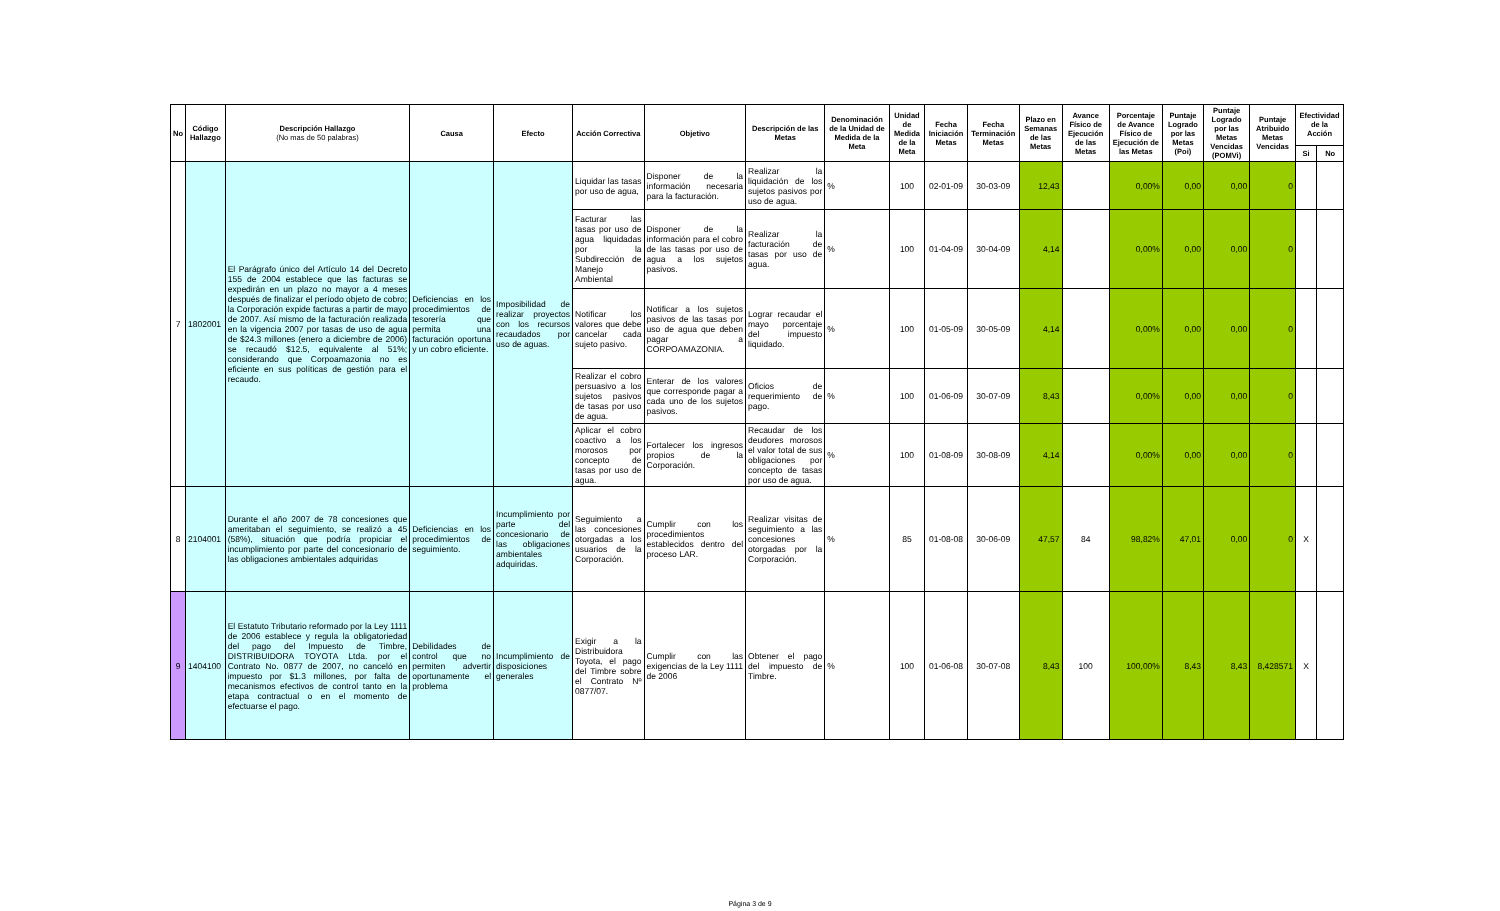| No | Código Hallazgo | Descripción Hallazgo (No mas de 50 palabras) | Causa | Efecto | Acción Correctiva | Objetivo | Descripción de las Metas | Denominación de la Unidad de Medida de la Meta | Unidad de Medida de la Meta | Fecha Iniciación Metas | Fecha Terminación Metas | Plazo en Semanas de las Metas | Avance Físico de Ejecución de las Metas | Porcentaje de Avance Físico de Ejecución de las Metas | Puntaje Logrado por las Metas (Poi) | Puntaje Logrado por las Metas Vencidas (POMVi) | Puntaje Atribuido Metas Vencidas | Efectividad de la Acción | |
| --- | --- | --- | --- | --- | --- | --- | --- | --- | --- | --- | --- | --- | --- | --- | --- | --- | --- | --- | --- |
| | | | | | | | | | | | | | | | | | | Si | No |
| 7 | 1802001 | El Parágrafo único del Artículo 14 del Decreto 155 de 2004 establece que las facturas se expedirán en un plazo no mayor a 4 meses después de finalizar el período objeto de cobro; la Corporación expide facturas a partir de mayo de 2007. Así mismo de la facturación realizada en la vigencia 2007 por tasas de uso de agua de $24.3 millones (enero a diciembre de 2006) se recaudó $12.5, equivalente al 51%; considerando que Corpoamazonia no es eficiente en sus políticas de gestión para el recaudo. | Deficiencias en los procedimientos de tesorería que permita una facturación oportuna y un cobro eficiente. | Imposibilidad de realizar proyectos con los recursos recaudados por uso de aguas. | Liquidar las tasas por uso de agua, | Disponer de la información necesaria para la facturación. | Realizar la liquidación de los sujetos pasivos por uso de agua. | % | 100 | 02-01-09 | 30-03-09 | 12,43 | | 0,00% | 0,00 | 0,00 | 0 | | |
| | | | | | Facturar las tasas por uso de agua liquidadas por la Subdirección de Manejo Ambiental | Disponer de la información para el cobro de las tasas por uso de agua a los sujetos pasivos. | Realizar la facturación de tasas por uso de agua. | % | 100 | 01-04-09 | 30-04-09 | 4,14 | | 0,00% | 0,00 | 0,00 | 0 | | |
| | | | | | Notificar los valores que debe cancelar cada sujeto pasivo. | Notificar a los sujetos pasivos de las tasas por uso de agua que deben pagar a CORPOAMAZONIA. | Lograr recaudar el mayo porcentaje del impuesto liquidado. | % | 100 | 01-05-09 | 30-05-09 | 4,14 | | 0,00% | 0,00 | 0,00 | 0 | | |
| | | | | | Realizar el cobro persuasivo a los sujetos pasivos de tasas por uso de agua. | Enterar de los valores que corresponde pagar a cada uno de los sujetos pasivos. | Oficios de requerimiento de pago. | % | 100 | 01-06-09 | 30-07-09 | 8,43 | | 0,00% | 0,00 | 0,00 | 0 | | |
| | | | | | Aplicar el cobro coactivo a los morosos por concepto de tasas por uso de agua. | Fortalecer los ingresos propios de la Corporación. | Recaudar de los deudores morosos el valor total de sus obligaciones por concepto de tasas por uso de agua. | % | 100 | 01-08-09 | 30-08-09 | 4,14 | | 0,00% | 0,00 | 0,00 | 0 | | |
| 8 | 2104001 | Durante el año 2007 de 78 concesiones que ameritaban el seguimiento, se realizó a 45 (58%), situación que podría propiciar el incumplimiento por parte del concesionario de las obligaciones ambientales adquiridas | Deficiencias en los procedimientos de seguimiento. | Incumplimiento por parte del concesionario de las obligaciones ambientales adquiridas. | Seguimiento a las concesiones otorgadas a los usuarios de la Corporación. | Cumplir con los procedimientos establecidos dentro del proceso LAR. | Realizar visitas de seguimiento a las concesiones otorgadas por la Corporación. | % | 85 | 01-08-08 | 30-06-09 | 47,57 | 84 | 98,82% | 47,01 | 0,00 | 0 | X | |
| 9 | 1404100 | El Estatuto Tributario reformado por la Ley 1111 de 2006 establece y regula la obligatoriedad del pago del Impuesto de Timbre, DISTRIBUIDORA TOYOTA Ltda. por el Contrato No. 0877 de 2007, no canceló en impuesto por $1.3 millones, por falta de mecanismos efectivos de control tanto en la etapa contractual o en el momento de efectuarse el pago. | Debilidades de control que no permiten advertir oportunamente el problema | Incumplimiento de disposiciones generales | Exigir a la Distribuidora Toyota, el pago del Timbre sobre el Contrato Nº 0877/07. | Cumplir con las exigencias de la Ley 1111 de 2006 | Obtener el pago del impuesto de Timbre. | % | 100 | 01-06-08 | 30-07-08 | 8,43 | 100 | 100,00% | 8,43 | 8,43 | 8,428571 | X | |
Página 3 de 9